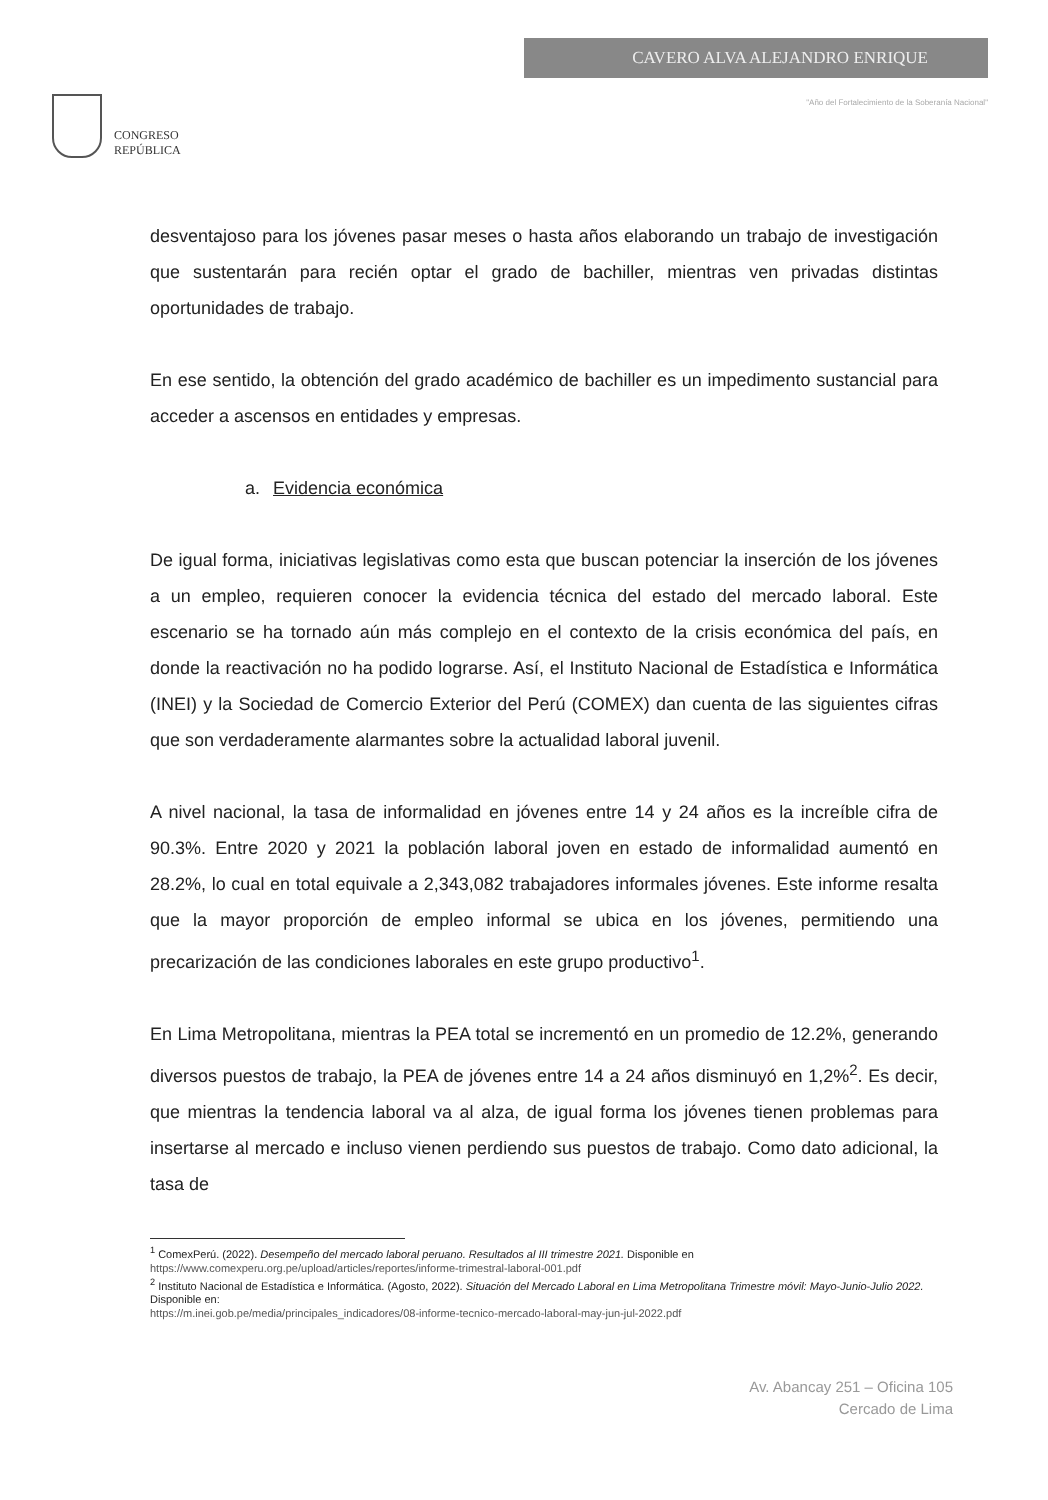CONGRESO
REPÚBLICA
CAVERO ALVA ALEJANDRO ENRIQUE
"Año del Fortalecimiento de la Soberanía Nacional"
desventajoso para los jóvenes pasar meses o hasta años elaborando un trabajo de investigación que sustentarán para recién optar el grado de bachiller, mientras ven privadas distintas oportunidades de trabajo.
En ese sentido, la obtención del grado académico de bachiller es un impedimento sustancial para acceder a ascensos en entidades y empresas.
a. Evidencia económica
De igual forma, iniciativas legislativas como esta que buscan potenciar la inserción de los jóvenes a un empleo, requieren conocer la evidencia técnica del estado del mercado laboral. Este escenario se ha tornado aún más complejo en el contexto de la crisis económica del país, en donde la reactivación no ha podido lograrse. Así, el Instituto Nacional de Estadística e Informática (INEI) y la Sociedad de Comercio Exterior del Perú (COMEX) dan cuenta de las siguientes cifras que son verdaderamente alarmantes sobre la actualidad laboral juvenil.
A nivel nacional, la tasa de informalidad en jóvenes entre 14 y 24 años es la increíble cifra de 90.3%. Entre 2020 y 2021 la población laboral joven en estado de informalidad aumentó en 28.2%, lo cual en total equivale a 2,343,082 trabajadores informales jóvenes. Este informe resalta que la mayor proporción de empleo informal se ubica en los jóvenes, permitiendo una precarización de las condiciones laborales en este grupo productivo<sup>1</sup>.
En Lima Metropolitana, mientras la PEA total se incrementó en un promedio de 12.2%, generando diversos puestos de trabajo, la PEA de jóvenes entre 14 a 24 años disminuyó en 1,2%<sup>2</sup>. Es decir, que mientras la tendencia laboral va al alza, de igual forma los jóvenes tienen problemas para insertarse al mercado e incluso vienen perdiendo sus puestos de trabajo. Como dato adicional, la tasa de
<sup>1</sup> ComexPerú. (2022). Desempeño del mercado laboral peruano. Resultados al III trimestre 2021. Disponible en https://www.comexperu.org.pe/upload/articles/reportes/informe-trimestral-laboral-001.pdf
<sup>2</sup> Instituto Nacional de Estadística e Informática. (Agosto, 2022). Situación del Mercado Laboral en Lima Metropolitana Trimestre móvil: Mayo-Junio-Julio 2022. Disponible en:
https://m.inei.gob.pe/media/principales_indicadores/08-informe-tecnico-mercado-laboral-may-jun-jul-2022.pdf
Av. Abancay 251 – Oficina 105
Cercado de Lima